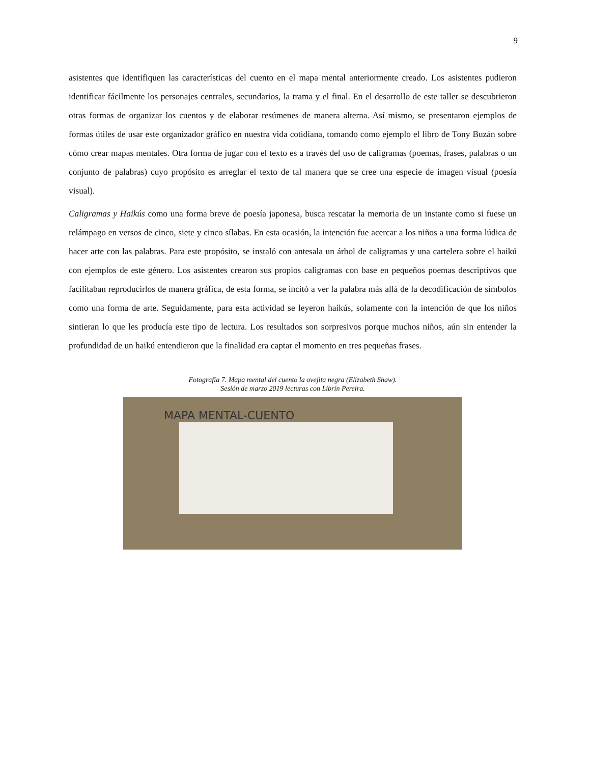9
asistentes que identifiquen las características del cuento en el mapa mental anteriormente creado. Los asistentes pudieron identificar fácilmente los personajes centrales, secundarios, la trama y el final. En el desarrollo de este taller se descubrieron otras formas de organizar los cuentos y de elaborar resúmenes de manera alterna. Así mismo, se presentaron ejemplos de formas útiles de usar este organizador gráfico en nuestra vida cotidiana, tomando como ejemplo el libro de Tony Buzán sobre cómo crear mapas mentales. Otra forma de jugar con el texto es a través del uso de caligramas (poemas, frases, palabras o un conjunto de palabras) cuyo propósito es arreglar el texto de tal manera que se cree una especie de imagen visual (poesía visual).
Caligramas y Haikús como una forma breve de poesía japonesa, busca rescatar la memoria de un instante como si fuese un relámpago en versos de cinco, siete y cinco sílabas. En esta ocasión, la intención fue acercar a los niños a una forma lúdica de hacer arte con las palabras. Para este propósito, se instaló con antesala un árbol de caligramas y una cartelera sobre el haikú con ejemplos de este género. Los asistentes crearon sus propios caligramas con base en pequeños poemas descriptivos que facilitaban reproducirlos de manera gráfica, de esta forma, se incitó a ver la palabra más allá de la decodificación de símbolos como una forma de arte. Seguidamente, para esta actividad se leyeron haikús, solamente con la intención de que los niños sintieran lo que les producía este tipo de lectura. Los resultados son sorpresivos porque muchos niños, aún sin entender la profundidad de un haikú entendieron que la finalidad era captar el momento en tres pequeñas frases.
Fotografía 7. Mapa mental del cuento la ovejita negra (Elizabeth Shaw).
Sesión de marzo 2019 lecturas con Librín Pereira.
MAPA MENTAL-CUENTO